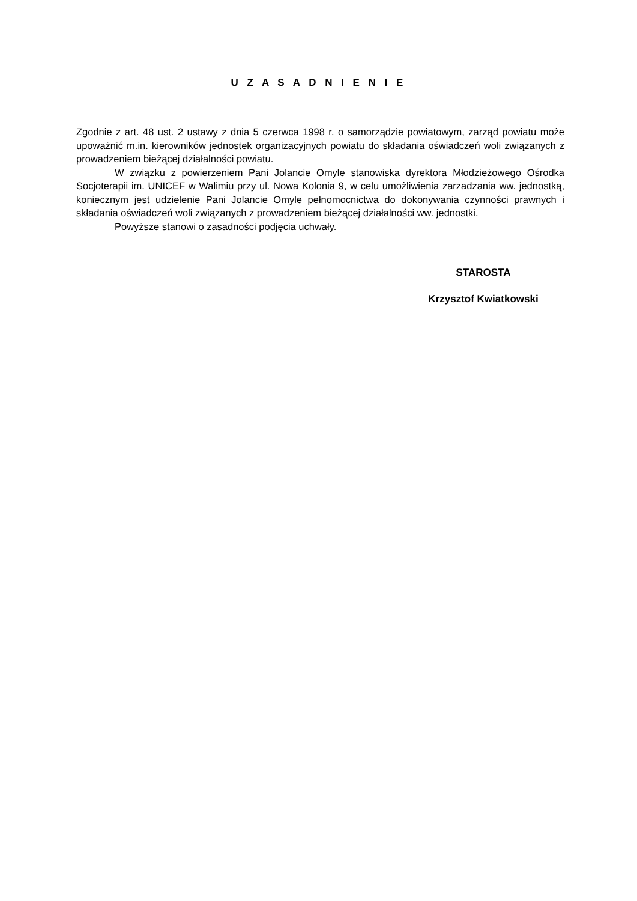U Z A S A D N I E N I E
Zgodnie z art. 48 ust. 2 ustawy z dnia 5 czerwca 1998 r. o samorządzie powiatowym, zarząd powiatu może upoważnić m.in. kierowników jednostek organizacyjnych powiatu do składania oświadczeń woli związanych z prowadzeniem bieżącej działalności powiatu.
W związku z powierzeniem Pani Jolancie Omyle stanowiska dyrektora Młodzieżowego Ośrodka Socjoterapii im. UNICEF w Walimiu przy ul. Nowa Kolonia 9, w celu umożliwienia zarzadzania ww. jednostką, koniecznym jest udzielenie Pani Jolancie Omyle pełnomocnictwa do dokonywania czynności prawnych i składania oświadczeń woli związanych z prowadzeniem bieżącej działalności ww. jednostki.
Powyższe stanowi o zasadności podjęcia uchwały.
STAROSTA
Krzysztof Kwiatkowski